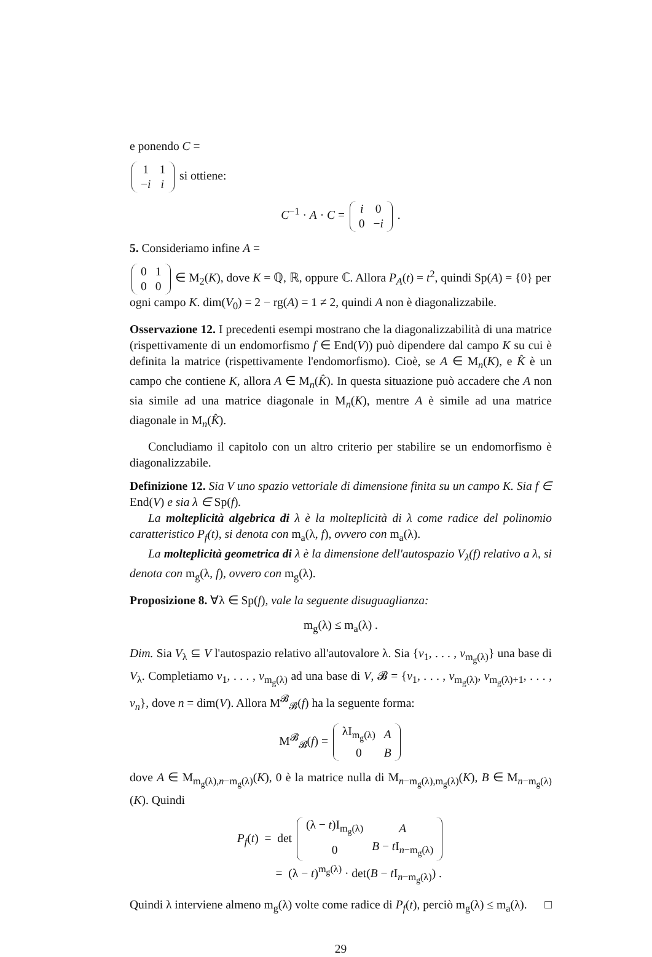e ponendo C =
| 1 | 1 |
| − i | i |
si ottiene:
C<sup>−1</sup> · A · C =
| i | 0 |
| 0 | − i |
.
5. Consideriamo infine A =
| 0 | 1 |
| 0 | 0 |
∈ M<sub>2</sub>(K), dove K = ℚ, ℝ, oppure ℂ. Allora P<sub>A</sub>(t) = t<sup>2</sup>, quindi Sp(A) = {0} per ogni campo K. dim(V<sub>0</sub>) = 2 − rg(A) = 1 ≠ 2, quindi A non è diagonalizzabile.
Osservazione 12. I precedenti esempi mostrano che la diagonalizzabilità di una matrice (rispettivamente di un endomorfismo f ∈ End(V)) può dipendere dal campo K su cui è definita la matrice (rispettivamente l'endomorfismo). Cioè, se A ∈ M<sub>n</sub>(K), e K̂ è un campo che contiene K, allora A ∈ M<sub>n</sub>(K̂). In questa situazione può accadere che A non sia simile ad una matrice diagonale in M<sub>n</sub>(K), mentre A è simile ad una matrice diagonale in M<sub>n</sub>(K̂).
Concludiamo il capitolo con un altro criterio per stabilire se un endomorfismo è diagonalizzabile.
Definizione 12. Sia V uno spazio vettoriale di dimensione finita su un campo K. Sia f ∈ End(V) e sia λ ∈ Sp(f).
La molteplicità algebrica di λ è la molteplicità di λ come radice del polinomio caratteristico P<sub>f</sub>(t), si denota con m<sub>a</sub>(λ, f), ovvero con m<sub>a</sub>(λ).
La molteplicità geometrica di λ è la dimensione dell'autospazio V<sub>λ</sub>(f) relativo a λ, si denota con m<sub>g</sub>(λ, f), ovvero con m<sub>g</sub>(λ).
Proposizione 8. ∀λ ∈ Sp(f), vale la seguente disuguaglianza:
m<sub>g</sub>(λ) ≤ m<sub>a</sub>(λ) .
Dim. Sia V<sub>λ</sub> ⊆ V l'autospazio relativo all'autovalore λ. Sia {v<sub>1</sub>, . . . , v<sub>m<sub>g</sub>(λ)</sub>} una base di V<sub>λ</sub>. Completiamo v<sub>1</sub>, . . . , v<sub>m<sub>g</sub>(λ)</sub> ad una base di V, 𝓑 = {v<sub>1</sub>, . . . , v<sub>m<sub>g</sub>(λ)</sub>, v<sub>m<sub>g</sub>(λ)+1</sub>, . . . , v<sub>n</sub>}, dove n = dim(V). Allora M<sup>𝓑</sup><sub>𝓑</sub>(f) ha la seguente forma:
M<sup>𝓑</sup><sub>𝓑</sub>(f) =
| λI<sub>m<sub>g</sub>(λ)</sub> | A |
| 0 | B |
dove A ∈ M<sub>m<sub>g</sub>(λ),n−m<sub>g</sub>(λ)</sub>(K), 0 è la matrice nulla di M<sub>n−m<sub>g</sub>(λ),m<sub>g</sub>(λ)</sub>(K), B ∈ M<sub>n−m<sub>g</sub>(λ)</sub>(K). Quindi
P<sub>f</sub>(t) = det
| (λ − t )I<sub>m<sub>g</sub>(λ)</sub> | A |
| 0 | B − t I<sub>n−m<sub>g</sub>(λ)</sub> |
= (λ − t)<sup>m<sub>g</sub>(λ)</sup> · det(B − t I<sub>n−m<sub>g</sub>(λ)</sub>) .
Quindi λ interviene almeno m<sub>g</sub>(λ) volte come radice di P<sub>f</sub>(t), perciò m<sub>g</sub>(λ) ≤ m<sub>a</sub>(λ). □
29